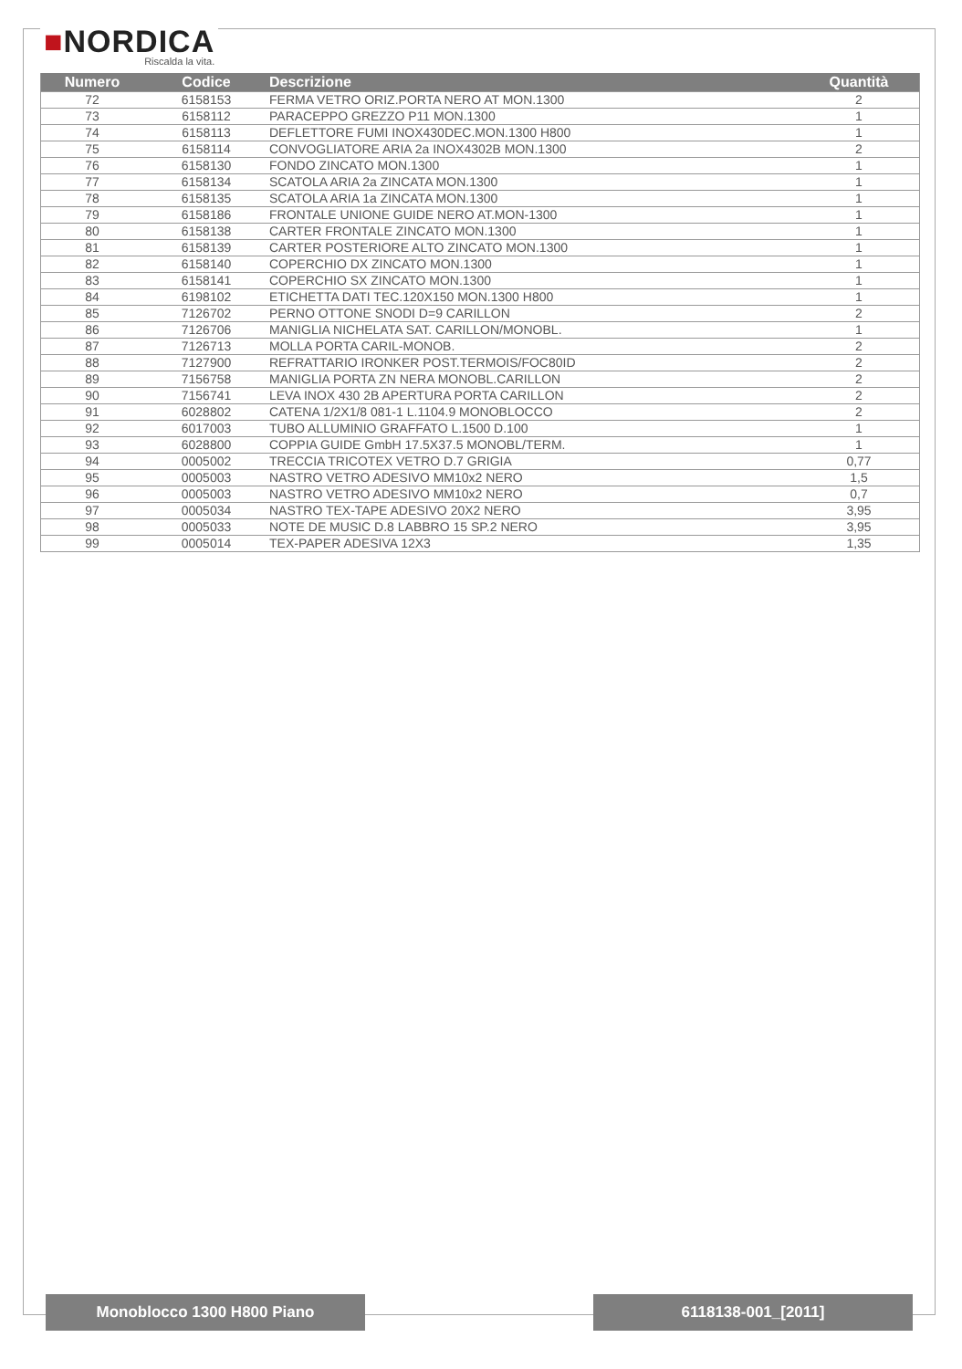■NORDICA
Riscalda la vita.
| Numero | Codice | Descrizione | Quantità |
| --- | --- | --- | --- |
| 72 | 6158153 | FERMA VETRO ORIZ.PORTA NERO AT MON.1300 | 2 |
| 73 | 6158112 | PARACEPPO GREZZO P11 MON.1300 | 1 |
| 74 | 6158113 | DEFLETTORE FUMI INOX430DEC.MON.1300 H800 | 1 |
| 75 | 6158114 | CONVOGLIATORE ARIA 2a INOX4302B MON.1300 | 2 |
| 76 | 6158130 | FONDO ZINCATO MON.1300 | 1 |
| 77 | 6158134 | SCATOLA ARIA 2a ZINCATA MON.1300 | 1 |
| 78 | 6158135 | SCATOLA ARIA 1a ZINCATA MON.1300 | 1 |
| 79 | 6158186 | FRONTALE UNIONE GUIDE NERO AT.MON-1300 | 1 |
| 80 | 6158138 | CARTER FRONTALE ZINCATO MON.1300 | 1 |
| 81 | 6158139 | CARTER POSTERIORE ALTO ZINCATO MON.1300 | 1 |
| 82 | 6158140 | COPERCHIO DX ZINCATO MON.1300 | 1 |
| 83 | 6158141 | COPERCHIO SX ZINCATO MON.1300 | 1 |
| 84 | 6198102 | ETICHETTA DATI TEC.120X150 MON.1300 H800 | 1 |
| 85 | 7126702 | PERNO OTTONE SNODI D=9 CARILLON | 2 |
| 86 | 7126706 | MANIGLIA NICHELATA SAT. CARILLON/MONOBL. | 1 |
| 87 | 7126713 | MOLLA PORTA CARIL-MONOB. | 2 |
| 88 | 7127900 | REFRATTARIO IRONKER POST.TERMOIS/FOC80ID | 2 |
| 89 | 7156758 | MANIGLIA PORTA ZN NERA MONOBL.CARILLON | 2 |
| 90 | 7156741 | LEVA INOX 430 2B APERTURA PORTA CARILLON | 2 |
| 91 | 6028802 | CATENA 1/2X1/8 081-1 L.1104.9 MONOBLOCCO | 2 |
| 92 | 6017003 | TUBO ALLUMINIO GRAFFATO L.1500 D.100 | 1 |
| 93 | 6028800 | COPPIA GUIDE GmbH 17.5X37.5 MONOBL/TERM. | 1 |
| 94 | 0005002 | TRECCIA TRICOTEX VETRO D.7 GRIGIA | 0,77 |
| 95 | 0005003 | NASTRO VETRO ADESIVO MM10x2 NERO | 1,5 |
| 96 | 0005003 | NASTRO VETRO ADESIVO MM10x2 NERO | 0,7 |
| 97 | 0005034 | NASTRO TEX-TAPE ADESIVO 20X2 NERO | 3,95 |
| 98 | 0005033 | NOTE DE MUSIC D.8 LABBRO 15 SP.2 NERO | 3,95 |
| 99 | 0005014 | TEX-PAPER ADESIVA 12X3 | 1,35 |
Monoblocco 1300 H800 Piano 6118138-001_[2011]